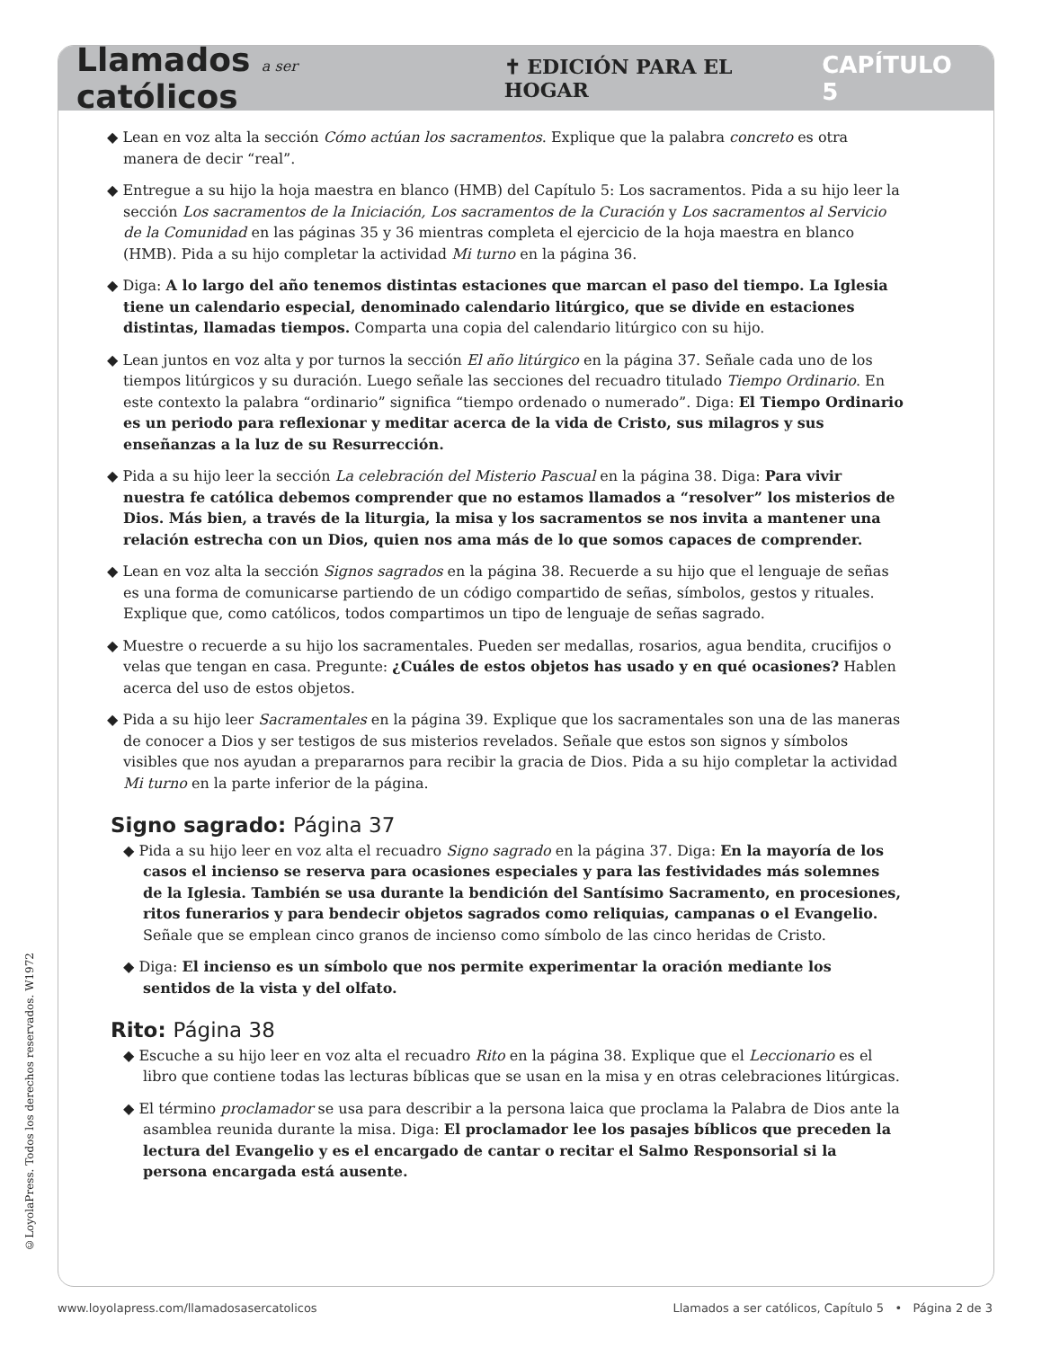Llamados a ser católicos ✝ EDICIÓN PARA EL HOGAR CAPÍTULO 5
◆ Lean en voz alta la sección Cómo actúan los sacramentos. Explique que la palabra concreto es otra manera de decir “real”.
◆ Entregue a su hijo la hoja maestra en blanco (HMB) del Capítulo 5: Los sacramentos. Pida a su hijo leer la sección Los sacramentos de la Iniciación, Los sacramentos de la Curación y Los sacramentos al Servicio de la Comunidad en las páginas 35 y 36 mientras completa el ejercicio de la hoja maestra en blanco (HMB). Pida a su hijo completar la actividad Mi turno en la página 36.
◆ Diga: A lo largo del año tenemos distintas estaciones que marcan el paso del tiempo. La Iglesia tiene un calendario especial, denominado calendario litúrgico, que se divide en estaciones distintas, llamadas tiempos. Comparta una copia del calendario litúrgico con su hijo.
◆ Lean juntos en voz alta y por turnos la sección El año litúrgico en la página 37. Señale cada uno de los tiempos litúrgicos y su duración. Luego señale las secciones del recuadro titulado Tiempo Ordinario. En este contexto la palabra “ordinario” significa “tiempo ordenado o numerado”. Diga: El Tiempo Ordinario es un periodo para reflexionar y meditar acerca de la vida de Cristo, sus milagros y sus enseñanzas a la luz de su Resurrección.
◆ Pida a su hijo leer la sección La celebración del Misterio Pascual en la página 38. Diga: Para vivir nuestra fe católica debemos comprender que no estamos llamados a “resolver” los misterios de Dios. Más bien, a través de la liturgia, la misa y los sacramentos se nos invita a mantener una relación estrecha con un Dios, quien nos ama más de lo que somos capaces de comprender.
◆ Lean en voz alta la sección Signos sagrados en la página 38. Recuerde a su hijo que el lenguaje de señas es una forma de comunicarse partiendo de un código compartido de señas, símbolos, gestos y rituales. Explique que, como católicos, todos compartimos un tipo de lenguaje de señas sagrado.
◆ Muestre o recuerde a su hijo los sacramentales. Pueden ser medallas, rosarios, agua bendita, crucifijos o velas que tengan en casa. Pregunte: ¿Cuáles de estos objetos has usado y en qué ocasiones? Hablen acerca del uso de estos objetos.
◆ Pida a su hijo leer Sacramentales en la página 39. Explique que los sacramentales son una de las maneras de conocer a Dios y ser testigos de sus misterios revelados. Señale que estos son signos y símbolos visibles que nos ayudan a prepararnos para recibir la gracia de Dios. Pida a su hijo completar la actividad Mi turno en la parte inferior de la página.
Signo sagrado: Página 37
◆ Pida a su hijo leer en voz alta el recuadro Signo sagrado en la página 37. Diga: En la mayoría de los casos el incienso se reserva para ocasiones especiales y para las festividades más solemnes de la Iglesia. También se usa durante la bendición del Santísimo Sacramento, en procesiones, ritos funerarios y para bendecir objetos sagrados como reliquias, campanas o el Evangelio. Señale que se emplean cinco granos de incienso como símbolo de las cinco heridas de Cristo.
◆ Diga: El incienso es un símbolo que nos permite experimentar la oración mediante los sentidos de la vista y del olfato.
Rito: Página 38
◆ Escuche a su hijo leer en voz alta el recuadro Rito en la página 38. Explique que el Leccionario es el libro que contiene todas las lecturas bíblicas que se usan en la misa y en otras celebraciones litúrgicas.
◆ El término proclamador se usa para describir a la persona laica que proclama la Palabra de Dios ante la asamblea reunida durante la misa. Diga: El proclamador lee los pasajes bíblicos que preceden la lectura del Evangelio y es el encargado de cantar o recitar el Salmo Responsorial si la persona encargada está ausente.
©LoyolaPress. Todos los derechos reservados. W1972
www.loyolapress.com/llamadosasercatolicos Llamados a ser católicos, Capítulo 5 • Página 2 de 3